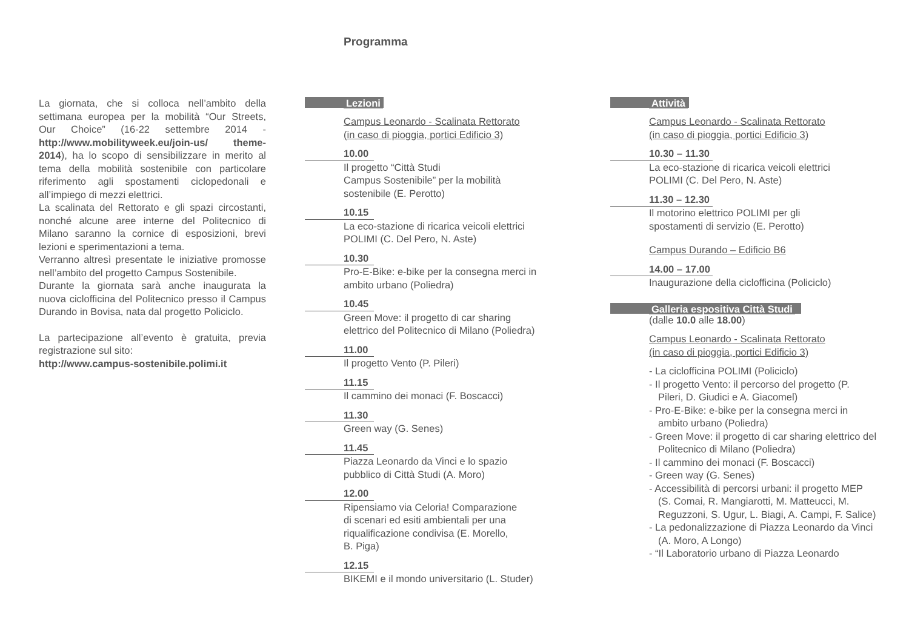Programma
La giornata, che si colloca nell’ambito della settimana europea per la mobilità “Our Streets, Our Choice” (16-22 settembre 2014 -http://www.mobilityweek.eu/join-us/ theme-2014), ha lo scopo di sensibilizzare in merito al tema della mobilità sostenibile con particolare riferimento agli spostamenti ciclopedonali e all’impiego di mezzi elettrici.
La scalinata del Rettorato e gli spazi circostanti, nonché alcune aree interne del Politecnico di Milano saranno la cornice di esposizioni, brevi lezioni e sperimentazioni a tema.
Verranno altresì presentate le iniziative promosse nell’ambito del progetto Campus Sostenibile.
Durante la giornata sarà anche inaugurata la nuova ciclofficina del Politecnico presso il Campus Durando in Bovisa, nata dal progetto Policiclo.
La partecipazione all’evento è gratuita, previa registrazione sul sito:
http://www.campus-sostenibile.polimi.it
Lezioni
Campus Leonardo - Scalinata Rettorato
(in caso di pioggia, portici Edificio 3)
10.00
Il progetto “Città Studi
Campus Sostenibile” per la mobilità
sostenibile (E. Perotto)
10.15
La eco-stazione di ricarica veicoli elettrici
POLIMI (C. Del Pero, N. Aste)
10.30
Pro-E-Bike: e-bike per la consegna merci in
ambito urbano (Poliedra)
10.45
Green Move: il progetto di car sharing
elettrico del Politecnico di Milano (Poliedra)
11.00
Il progetto Vento (P. Pileri)
11.15
Il cammino dei monaci (F. Boscacci)
11.30
Green way (G. Senes)
11.45
Piazza Leonardo da Vinci e lo spazio
pubblico di Città Studi (A. Moro)
12.00
Ripensiamo via Celoria! Comparazione
di scenari ed esiti ambientali per una
riqualificazione condivisa (E. Morello,
B. Piga)
12.15
BIKEMI e il mondo universitario (L. Studer)
Attività
Campus Leonardo - Scalinata Rettorato
(in caso di pioggia, portici Edificio 3)
10.30 – 11.30
La eco-stazione di ricarica veicoli elettrici
POLIMI (C. Del Pero, N. Aste)
11.30 – 12.30
Il motorino elettrico POLIMI per gli
spostamenti di servizio (E. Perotto)
Campus Durando – Edificio B6
14.00 – 17.00
Inaugurazione della ciclofficina (Policiclo)
Galleria espositiva Città Studi
(dalle 10.0 alle 18.00)
Campus Leonardo - Scalinata Rettorato
(in caso di pioggia, portici Edificio 3)
- La ciclofficina POLIMI (Policiclo)
- Il progetto Vento: il percorso del progetto (P. Pileri, D. Giudici e A. Giacomel)
- Pro-E-Bike: e-bike per la consegna merci in ambito urbano (Poliedra)
- Green Move: il progetto di car sharing elettrico del Politecnico di Milano (Poliedra)
- Il cammino dei monaci (F. Boscacci)
- Green way (G. Senes)
- Accessibilità di percorsi urbani: il progetto MEP (S. Comai, R. Mangiarotti, M. Matteucci, M. Reguzzoni, S. Ugur, L. Biagi, A. Campi, F. Salice)
- La pedonalizzazione di Piazza Leonardo da Vinci (A. Moro, A Longo)
- “Il Laboratorio urbano di Piazza Leonardo